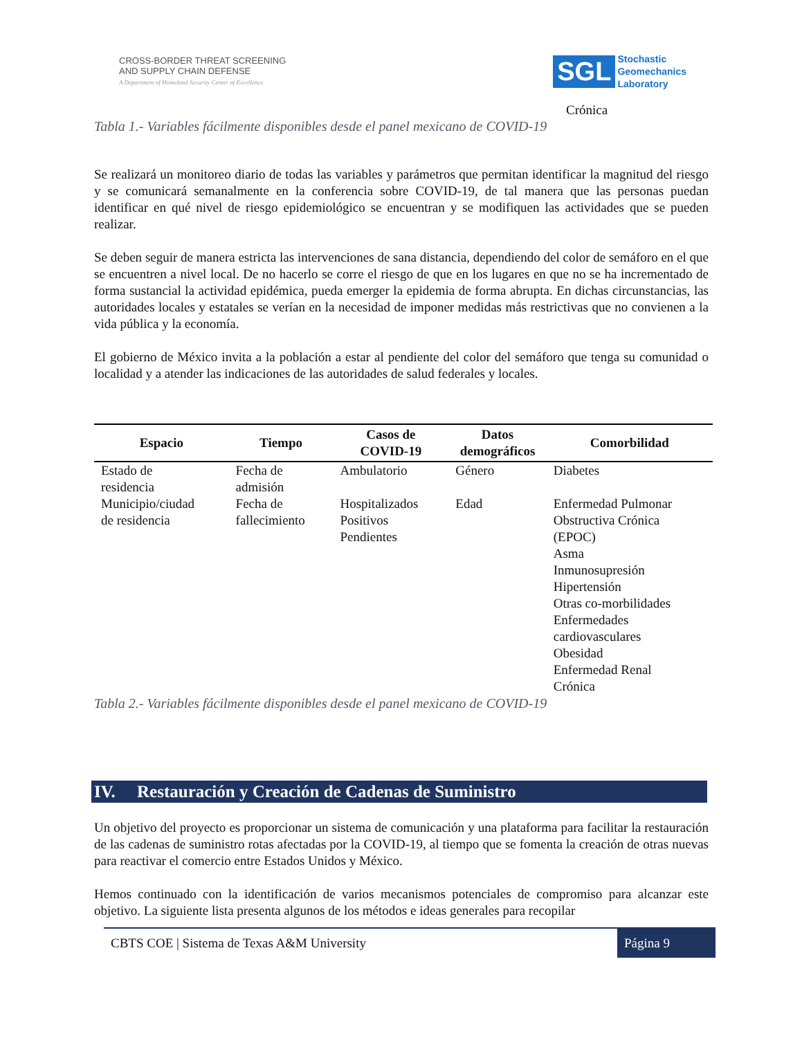CROSS-BORDER THREAT SCREENING
AND SUPPLY CHAIN DEFENSE
A Department of Homeland Security Center of Excellence
SGL Stochastic
Geomechanics
Laboratory
Crónica
Tabla 1.- Variables fácilmente disponibles desde el panel mexicano de COVID-19
Se realizará un monitoreo diario de todas las variables y parámetros que permitan identificar la magnitud del riesgo y se comunicará semanalmente en la conferencia sobre COVID-19, de tal manera que las personas puedan identificar en qué nivel de riesgo epidemiológico se encuentran y se modifiquen las actividades que se pueden realizar.
Se deben seguir de manera estricta las intervenciones de sana distancia, dependiendo del color de semáforo en el que se encuentren a nivel local. De no hacerlo se corre el riesgo de que en los lugares en que no se ha incrementado de forma sustancial la actividad epidémica, pueda emerger la epidemia de forma abrupta. En dichas circunstancias, las autoridades locales y estatales se verían en la necesidad de imponer medidas más restrictivas que no convienen a la vida pública y la economía.
El gobierno de México invita a la población a estar al pendiente del color del semáforo que tenga su comunidad o localidad y a atender las indicaciones de las autoridades de salud federales y locales.
| Espacio | Tiempo | Casos de COVID-19 | Datos demográficos | Comorbilidad |
| --- | --- | --- | --- | --- |
| Estado de residencia | Fecha de admisión | Ambulatorio | Género | Diabetes |
| Municipio/ciudad de residencia | Fecha de fallecimiento | Hospitalizados Positivos Pendientes | Edad | Enfermedad Pulmonar Obstructiva Crónica (EPOC) Asma Inmunosupresión Hipertensión Otras co-morbilidades Enfermedades cardiovasculares Obesidad Enfermedad Renal Crónica |
Tabla 2.- Variables fácilmente disponibles desde el panel mexicano de COVID-19
IV. Restauración y Creación de Cadenas de Suministro
Un objetivo del proyecto es proporcionar un sistema de comunicación y una plataforma para facilitar la restauración de las cadenas de suministro rotas afectadas por la COVID-19, al tiempo que se fomenta la creación de otras nuevas para reactivar el comercio entre Estados Unidos y México.
Hemos continuado con la identificación de varios mecanismos potenciales de compromiso para alcanzar este objetivo. La siguiente lista presenta algunos de los métodos e ideas generales para recopilar
CBTS COE | Sistema de Texas A&M University Página 9